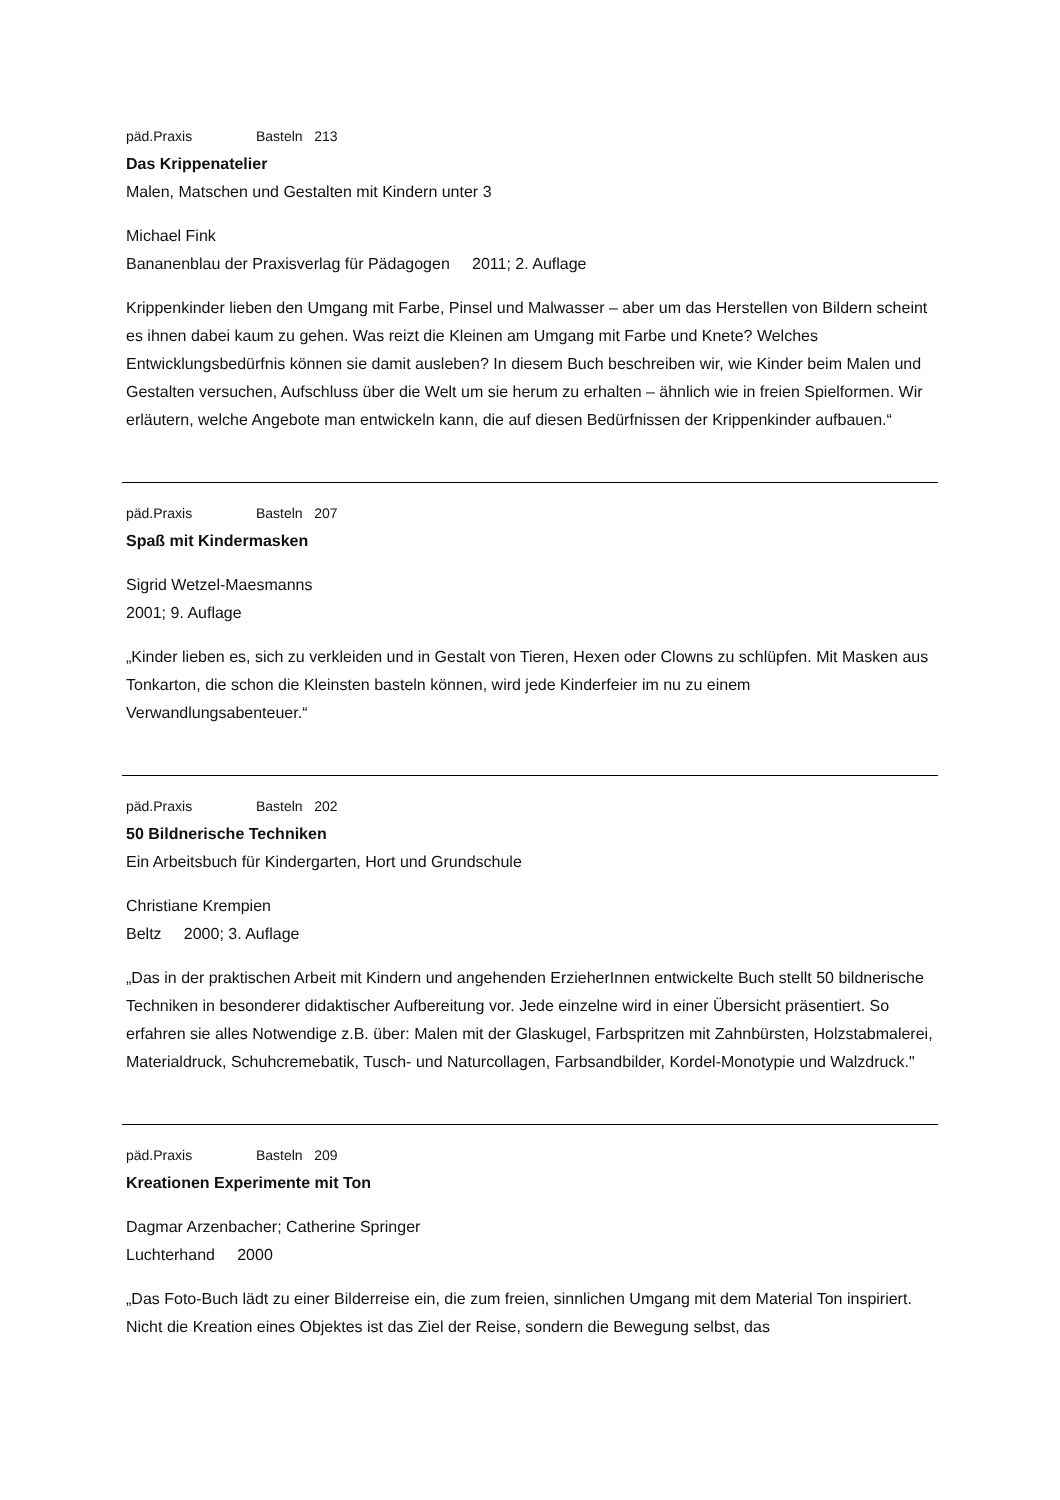päd.Praxis Basteln 213
Das Krippenatelier
Malen, Matschen und Gestalten mit Kindern unter 3
Michael Fink
Bananenblau der Praxisverlag für Pädagogen 2011; 2. Auflage
Krippenkinder lieben den Umgang mit Farbe, Pinsel und Malwasser – aber um das Herstellen von Bildern scheint es ihnen dabei kaum zu gehen. Was reizt die Kleinen am Umgang mit Farbe und Knete? Welches Entwicklungsbedürfnis können sie damit ausleben? In diesem Buch beschreiben wir, wie Kinder beim Malen und Gestalten versuchen, Aufschluss über die Welt um sie herum zu erhalten – ähnlich wie in freien Spielformen. Wir erläutern, welche Angebote man entwickeln kann, die auf diesen Bedürfnissen der Krippenkinder aufbauen.“
päd.Praxis Basteln 207
Spaß mit Kindermasken
Sigrid Wetzel-Maesmanns
2001; 9. Auflage
„Kinder lieben es, sich zu verkleiden und in Gestalt von Tieren, Hexen oder Clowns zu schlüpfen. Mit Masken aus Tonkarton, die schon die Kleinsten basteln können, wird jede Kinderfeier im nu zu einem Verwandlungsabenteuer.“
päd.Praxis Basteln 202
50 Bildnerische Techniken
Ein Arbeitsbuch für Kindergarten, Hort und Grundschule
Christiane Krempien
Beltz 2000; 3. Auflage
„Das in der praktischen Arbeit mit Kindern und angehenden ErzieherInnen entwickelte Buch stellt 50 bildnerische Techniken in besonderer didaktischer Aufbereitung vor. Jede einzelne wird in einer Übersicht präsentiert. So erfahren sie alles Notwendige z.B. über: Malen mit der Glaskugel, Farbspritzen mit Zahnbürsten, Holzstabmalerei, Materialdruck, Schuhcremebatik, Tusch- und Naturcollagen, Farbsandbilder, Kordel-Monotypie und Walzdruck."
päd.Praxis Basteln 209
Kreationen Experimente mit Ton
Dagmar Arzenbacher; Catherine Springer
Luchterhand 2000
„Das Foto-Buch lädt zu einer Bilderreise ein, die zum freien, sinnlichen Umgang mit dem Material Ton inspiriert. Nicht die Kreation eines Objektes ist das Ziel der Reise, sondern die Bewegung selbst, das